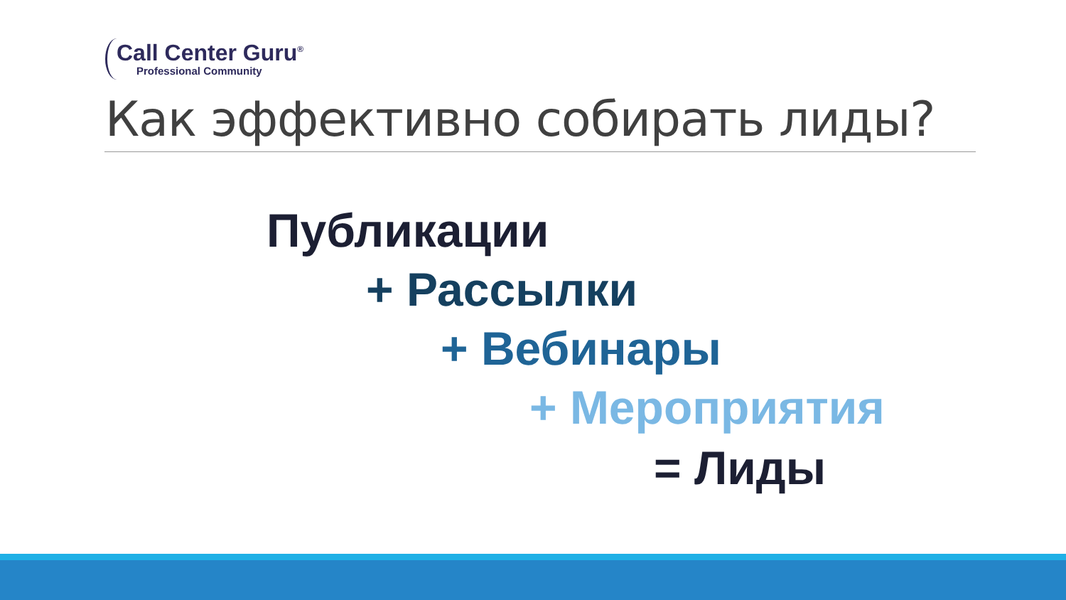Call Center Guru<sup>®</sup>
Professional Community
Как эффективно собирать лиды?
Публикации
+ Рассылки
+ Вебинары
+ Мероприятия
= Лиды